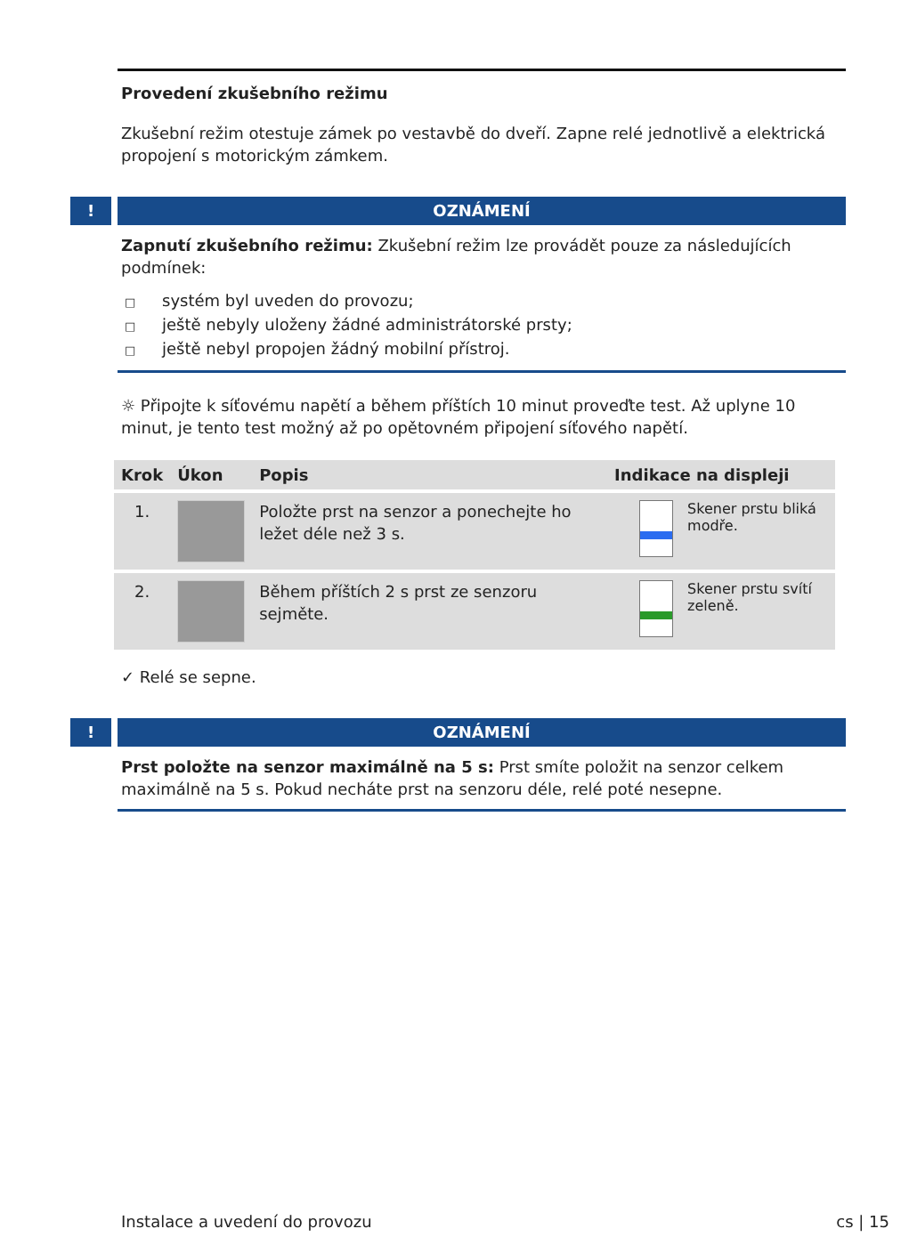Provedení zkušebního režimu
Zkušební režim otestuje zámek po vestavbě do dveří. Zapne relé jednotlivě a elektrická propojení s motorickým zámkem.
!
OZNÁMENÍ
Zapnutí zkušebního režimu: Zkušební režim lze provádět pouze za následujících podmínek:
□ systém byl uveden do provozu;
□ ještě nebyly uloženy žádné administrátorské prsty;
□ ještě nebyl propojen žádný mobilní přístroj.
☼ Připojte k síťovému napětí a během příštích 10 minut proveďte test. Až uplyne 10 minut, je tento test možný až po opětovném připojení síťového napětí.
| Krok | Úkon | Popis | Indikace na displeji | |
| --- | --- | --- | --- | --- |
| 1. | | Položte prst na senzor a ponechejte ho ležet déle než 3 s. | | Skener prstu bliká modře. |
| 2. | | Během příštích 2 s prst ze senzoru sejměte. | | Skener prstu svítí zeleně. |
✓ Relé se sepne.
!
OZNÁMENÍ
Prst položte na senzor maximálně na 5 s: Prst smíte položit na senzor celkem maximálně na 5 s. Pokud necháte prst na senzoru déle, relé poté nesepne.
Instalace a uvedení do provozu cs | 15